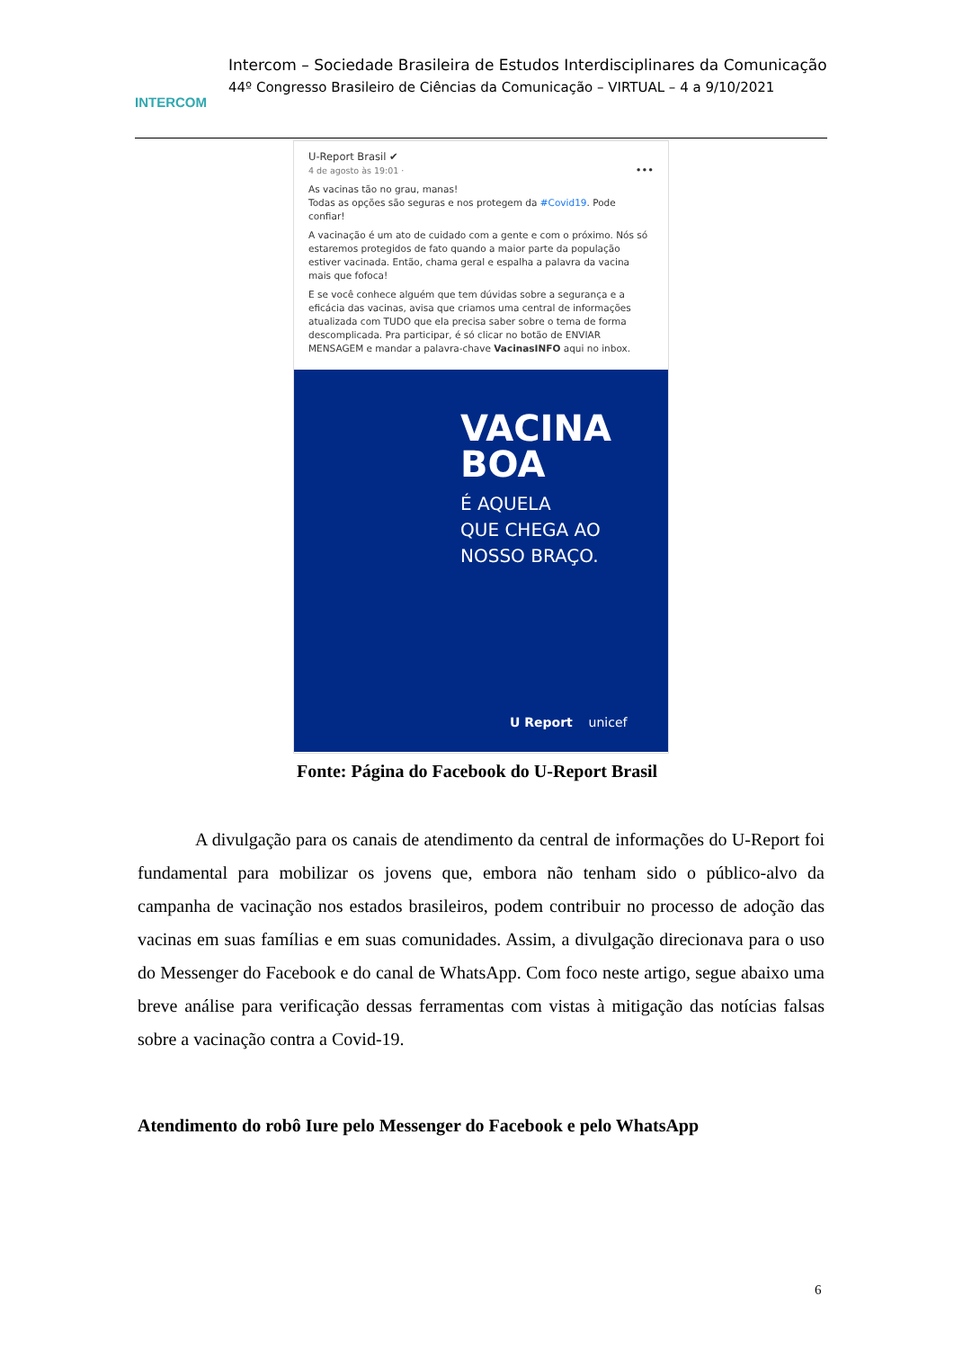INTERCOM
Intercom – Sociedade Brasileira de Estudos Interdisciplinares da Comunicação
44º Congresso Brasileiro de Ciências da Comunicação – VIRTUAL – 4 a 9/10/2021
U-Report Brasil ✔
4 de agosto às 19:01 · •••
As vacinas tão no grau, manas!
Todas as opções são seguras e nos protegem da #Covid19. Pode confiar!
A vacinação é um ato de cuidado com a gente e com o próximo. Nós só estaremos protegidos de fato quando a maior parte da população estiver vacinada. Então, chama geral e espalha a palavra da vacina mais que fofoca!
E se você conhece alguém que tem dúvidas sobre a segurança e a eficácia das vacinas, avisa que criamos uma central de informações atualizada com TUDO que ela precisa saber sobre o tema de forma descomplicada. Pra participar, é só clicar no botão de ENVIAR MENSAGEM e mandar a palavra-chave VacinasINFO aqui no inbox.
VACINA
BOA
É AQUELA
QUE CHEGA AO
NOSSO BRAÇO.
U Report unicef
Fonte: Página do Facebook do U-Report Brasil
A divulgação para os canais de atendimento da central de informações do U-Report foi fundamental para mobilizar os jovens que, embora não tenham sido o público-alvo da campanha de vacinação nos estados brasileiros, podem contribuir no processo de adoção das vacinas em suas famílias e em suas comunidades. Assim, a divulgação direcionava para o uso do Messenger do Facebook e do canal de WhatsApp. Com foco neste artigo, segue abaixo uma breve análise para verificação dessas ferramentas com vistas à mitigação das notícias falsas sobre a vacinação contra a Covid-19.
Atendimento do robô Iure pelo Messenger do Facebook e pelo WhatsApp
6